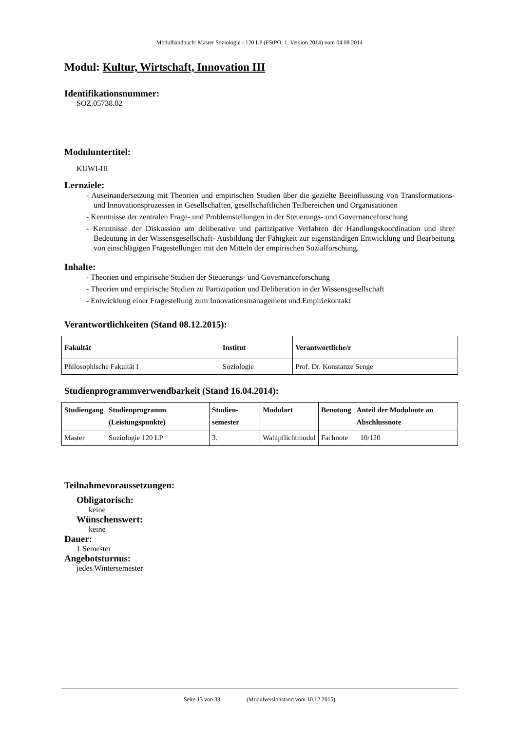Modulhandbuch: Master Soziologie - 120 LP (FStPO: 1. Version 2014) vom 04.08.2014
Modul: Kultur, Wirtschaft, Innovation III
Identifikationsnummer:
SOZ.05738.02
Moduluntertitel:
KUWI-III
Lernziele:
- Auseinandersetzung mit Theorien und empirischen Studien über die gezielte Beeinflussung von Transformations- und Innovationsprozessen in Gesellschaften, gesellschaftlichen Teilbereichen und Organisationen
- Kenntnisse der zentralen Frage- und Problemstellungen in der Steuerungs- und Governanceforschung
- Kenntnisse der Diskussion um deliberative und partizipative Verfahren der Handlungskoordination und ihrer Bedeutung in der Wissensgesellschaft- Ausbildung der Fähigkeit zur eigenständigen Entwicklung und Bearbeitung von einschlägigen Fragestellungen mit den Mitteln der empirischen Sozialforschung.
Inhalte:
- Theorien und empirische Studien der Steuerungs- und Governanceforschung
- Theorien und empirische Studien zu Partizipation und Deliberation in der Wissensgesellschaft
- Entwicklung einer Fragestellung zum Innovationsmanagement und Empiriekontakt
Verantwortlichkeiten (Stand 08.12.2015):
| Fakultät | Institut | Verantwortliche/r |
| --- | --- | --- |
| Philosophische Fakultät I | Soziologie | Prof. Dr. Konstanze Senge |
Studienprogrammverwendbarkeit (Stand 16.04.2014):
| Studiengang | Studienprogramm (Leistungspunkte) | Studien-semester | Modulart | Benotung | Anteil der Modulnote an Abschlussnote |
| --- | --- | --- | --- | --- | --- |
| Master | Soziologie 120 LP | 3. | Wahlpflichtmodul | Fachnote | 10/120 |
Teilnahmevoraussetzungen:
Obligatorisch:
keine
Wünschenswert:
keine
Dauer:
1 Semester
Angebotsturnus:
jedes Wintersemester
Seite 13 von 33 (Modulversionstand vom 10.12.2015)